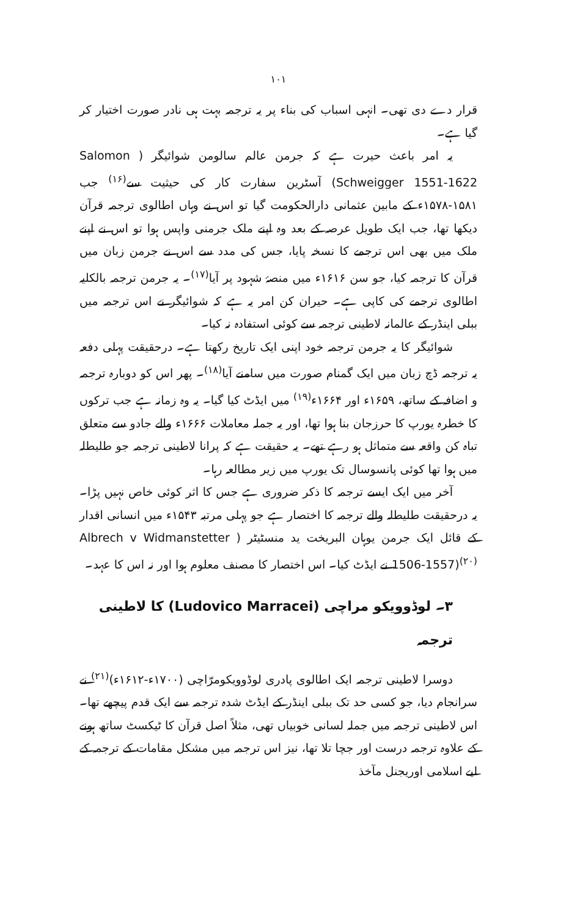۱۰۱
قرار دے دی تھی۔ انہی اسباب کی بناء پر یہ ترجمہ بہت ہی نادر صورت اختیار کر گیا ہے۔
یہ امر باعث حیرت ہے کہ جرمن عالم سالومن شوائیگر ( Salomon Schweigger 1551-1622) آسٹرین سفارت کار کی حیثیت سے<sup>(۱۶)</sup> جب ۱۵۸۱-۱۵۷۸ء کے مابین عثمانی دارالحکومت گیا تو اس نے وہاں اطالوی ترجمہ قرآن دیکھا تھا، جب ایک طویل عرصہ کے بعد وہ اپنے ملک جرمنی واپس ہوا تو اس نے اپنے ملک میں بھی اس ترجمے کا نسخہ پایا، جس کی مدد سے اس نے جرمن زبان میں قرآن کا ترجمہ کیا، جو سن ۱۶۱۶ء میں منصۂ شہود پر آیا<sup>(۱۷)</sup>۔ یہ جرمن ترجمہ بالکلیہ اطالوی ترجمے کی کاپی ہے۔ حیران کن امر یہ ہے کہ شوائیگر نے اس ترجمہ میں ببلی اینڈر کے عالمانہ لاطینی ترجمہ سے کوئی استفادہ نہ کیا۔
شوائیگر کا یہ جرمن ترجمہ خود اپنی ایک تاریخ رکھتا ہے۔ درحقیقت پہلی دفعہ یہ ترجمہ ڈچ زبان میں ایک گمنام صورت میں سامنے آیا<sup>(۱۸)</sup>۔ پھر اس کو دوبارہ ترجمہ و اضافہ کے ساتھ، ۱۶۵۹ء اور ۱۶۶۴ء<sup>(۱۹)</sup> میں ایڈٹ کیا گیا۔ یہ وہ زمانہ ہے جب ترکوں کا خطرہ یورپ کا حرزجان بنا ہوا تھا، اور یہ جملہ معاملات ۱۶۶۶ء والے جادو سے متعلق تباہ کن واقعہ سے متماثل ہو رہے تھے۔ یہ حقیقت ہے کہ پرانا لاطینی ترجمہ جو طلیطلہ میں ہوا تھا کوئی پانسوسال تک یورپ میں زیر مطالعہ رہا۔
آخر میں ایک ایسے ترجمہ کا ذکر ضروری ہے جس کا اثر کوئی خاص نہیں پڑا۔ یہ درحقیقت طلیطلہ والے ترجمہ کا اختصار ہے جو پہلی مرتبہ ۱۵۴۳ء میں انسانی اقدار کے قائل ایک جرمن یوہان البریخت ید منسٹیٹر ( Albrech v Widmanstetter 1506-1557)<sup>(۲۰)</sup> نے ایڈٹ کیا۔ اس اختصار کا مصنف معلوم ہوا اور نہ اس کا عہد۔
۳۔ لوڈوویکو مراچی (Ludovico Marracei) کا لاطینی ترجمہ
دوسرا لاطینی ترجمہ ایک اطالوی پادری لوڈوویکومرّاچی (۱۷۰۰ء-۱۶۱۲ء)<sup>(۲۱)</sup> نے سرانجام دیا، جو کسی حد تک ببلی اینڈر کے ایڈٹ شدہ ترجمہ سے ایک قدم پیچھے تھا۔ اس لاطینی ترجمہ میں جملہ لسانی خوبیاں تھی، مثلاً اصل قرآن کا ٹیکسٹ ساتھ ہونے کے علاوہ ترجمہ درست اور جچا تلا تھا، نیز اس ترجمہ میں مشکل مقامات کے ترجمہ کے لیے اسلامی اوریجنل مآخذ